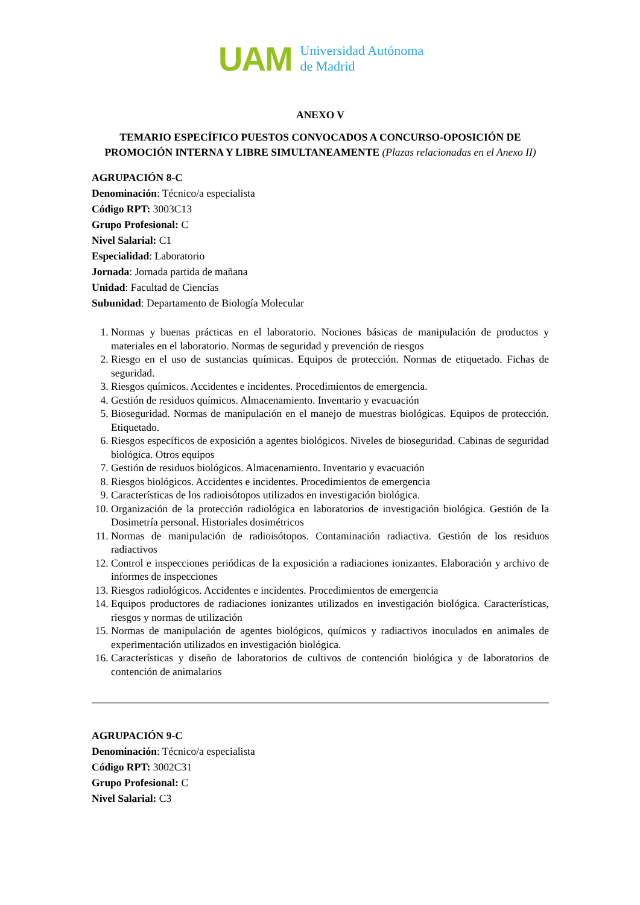UAM
Universidad Autónoma
de Madrid
ANEXO V
TEMARIO ESPECÍFICO PUESTOS CONVOCADOS A CONCURSO-OPOSICIÓN DE PROMOCIÓN INTERNA Y LIBRE SIMULTANEAMENTE (Plazas relacionadas en el Anexo II)
AGRUPACIÓN 8-C
Denominación: Técnico/a especialista
Código RPT: 3003C13
Grupo Profesional: C
Nivel Salarial: C1
Especialidad: Laboratorio
Jornada: Jornada partida de mañana
Unidad: Facultad de Ciencias
Subunidad: Departamento de Biología Molecular
1. Normas y buenas prácticas en el laboratorio. Nociones básicas de manipulación de productos y materiales en el laboratorio. Normas de seguridad y prevención de riesgos
2. Riesgo en el uso de sustancias químicas. Equipos de protección. Normas de etiquetado. Fichas de seguridad.
3. Riesgos químicos. Accidentes e incidentes. Procedimientos de emergencia.
4. Gestión de residuos químicos. Almacenamiento. Inventario y evacuación
5. Bioseguridad. Normas de manipulación en el manejo de muestras biológicas. Equipos de protección. Etiquetado.
6. Riesgos específicos de exposición a agentes biológicos. Niveles de bioseguridad. Cabinas de seguridad biológica. Otros equipos
7. Gestión de residuos biológicos. Almacenamiento. Inventario y evacuación
8. Riesgos biológicos. Accidentes e incidentes. Procedimientos de emergencia
9. Características de los radioisótopos utilizados en investigación biológica.
10. Organización de la protección radiológica en laboratorios de investigación biológica. Gestión de la Dosimetría personal. Historiales dosimétricos
11. Normas de manipulación de radioisótopos. Contaminación radiactiva. Gestión de los residuos radiactivos
12. Control e inspecciones periódicas de la exposición a radiaciones ionizantes. Elaboración y archivo de informes de inspecciones
13. Riesgos radiológicos. Accidentes e incidentes. Procedimientos de emergencia
14. Equipos productores de radiaciones ionizantes utilizados en investigación biológica. Características, riesgos y normas de utilización
15. Normas de manipulación de agentes biológicos, químicos y radiactivos inoculados en animales de experimentación utilizados en investigación biológica.
16. Características y diseño de laboratorios de cultivos de contención biológica y de laboratorios de contención de animalarios
AGRUPACIÓN 9-C
Denominación: Técnico/a especialista
Código RPT: 3002C31
Grupo Profesional: C
Nivel Salarial: C3